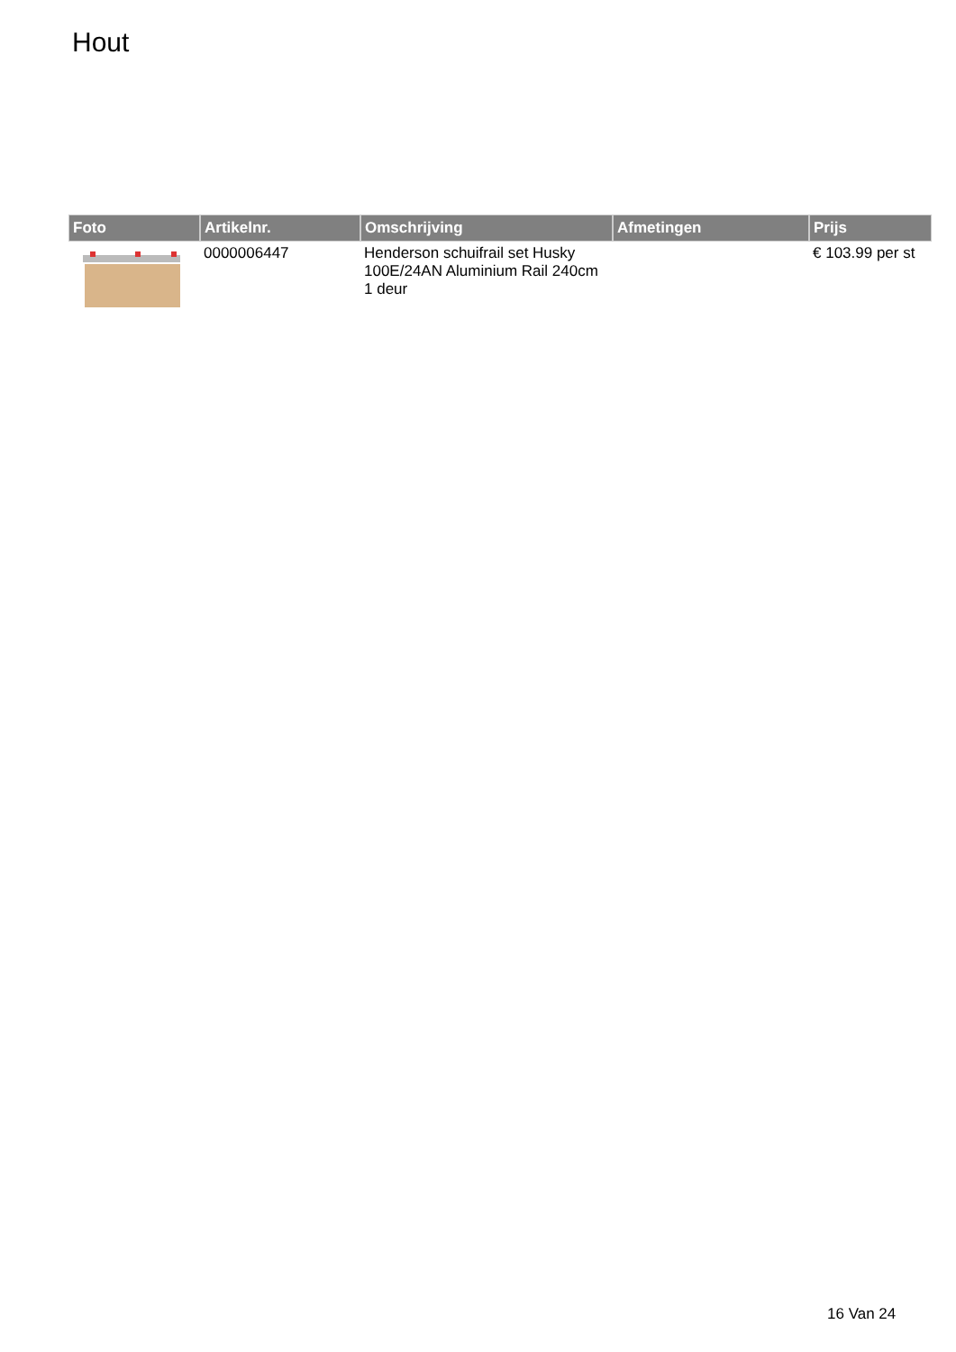Hout
| Foto | Artikelnr. | Omschrijving | Afmetingen | Prijs |
| --- | --- | --- | --- | --- |
| | 0000006447 | Henderson schuifrail set Husky 100E/24AN Aluminium Rail 240cm 1 deur | | € 103.99 per st |
16 Van 24